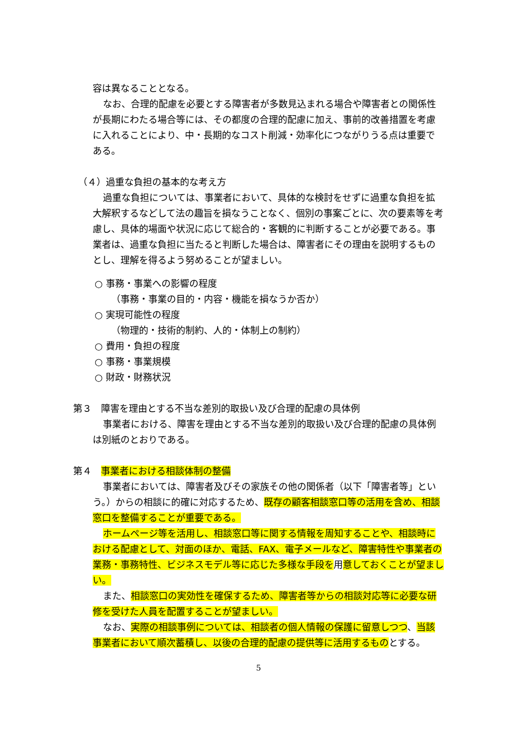容は異なることとなる。
なお、合理的配慮を必要とする障害者が多数見込まれる場合や障害者との関係性が長期にわたる場合等には、その都度の合理的配慮に加え、事前的改善措置を考慮に入れることにより、中・長期的なコスト削減・効率化につながりうる点は重要である。
（４）過重な負担の基本的な考え方
過重な負担については、事業者において、具体的な検討をせずに過重な負担を拡大解釈するなどして法の趣旨を損なうことなく、個別の事案ごとに、次の要素等を考慮し、具体的場面や状況に応じて総合的・客観的に判断することが必要である。事業者は、過重な負担に当たると判断した場合は、障害者にその理由を説明するものとし、理解を得るよう努めることが望ましい。
○ 事務・事業への影響の程度
（事務・事業の目的・内容・機能を損なうか否か）
○ 実現可能性の程度
（物理的・技術的制約、人的・体制上の制約）
○ 費用・負担の程度
○ 事務・事業規模
○ 財政・財務状況
第３　障害を理由とする不当な差別的取扱い及び合理的配慮の具体例
事業者における、障害を理由とする不当な差別的取扱い及び合理的配慮の具体例は別紙のとおりである。
第４　事業者における相談体制の整備
事業者においては、障害者及びその家族その他の関係者（以下「障害者等」という。）からの相談に的確に対応するため、既存の顧客相談窓口等の活用を含め、相談窓口を整備することが重要である。
ホームページ等を活用し、相談窓口等に関する情報を周知することや、相談時における配慮として、対面のほか、電話、FAX、電子メールなど、障害特性や事業者の業務・事務特性、ビジネスモデル等に応じた多様な手段を用意しておくことが望ましい。
また、相談窓口の実効性を確保するため、障害者等からの相談対応等に必要な研修を受けた人員を配置することが望ましい。
なお、実際の相談事例については、相談者の個人情報の保護に留意しつつ、当該事業者において順次蓄積し、以後の合理的配慮の提供等に活用するものとする。
5